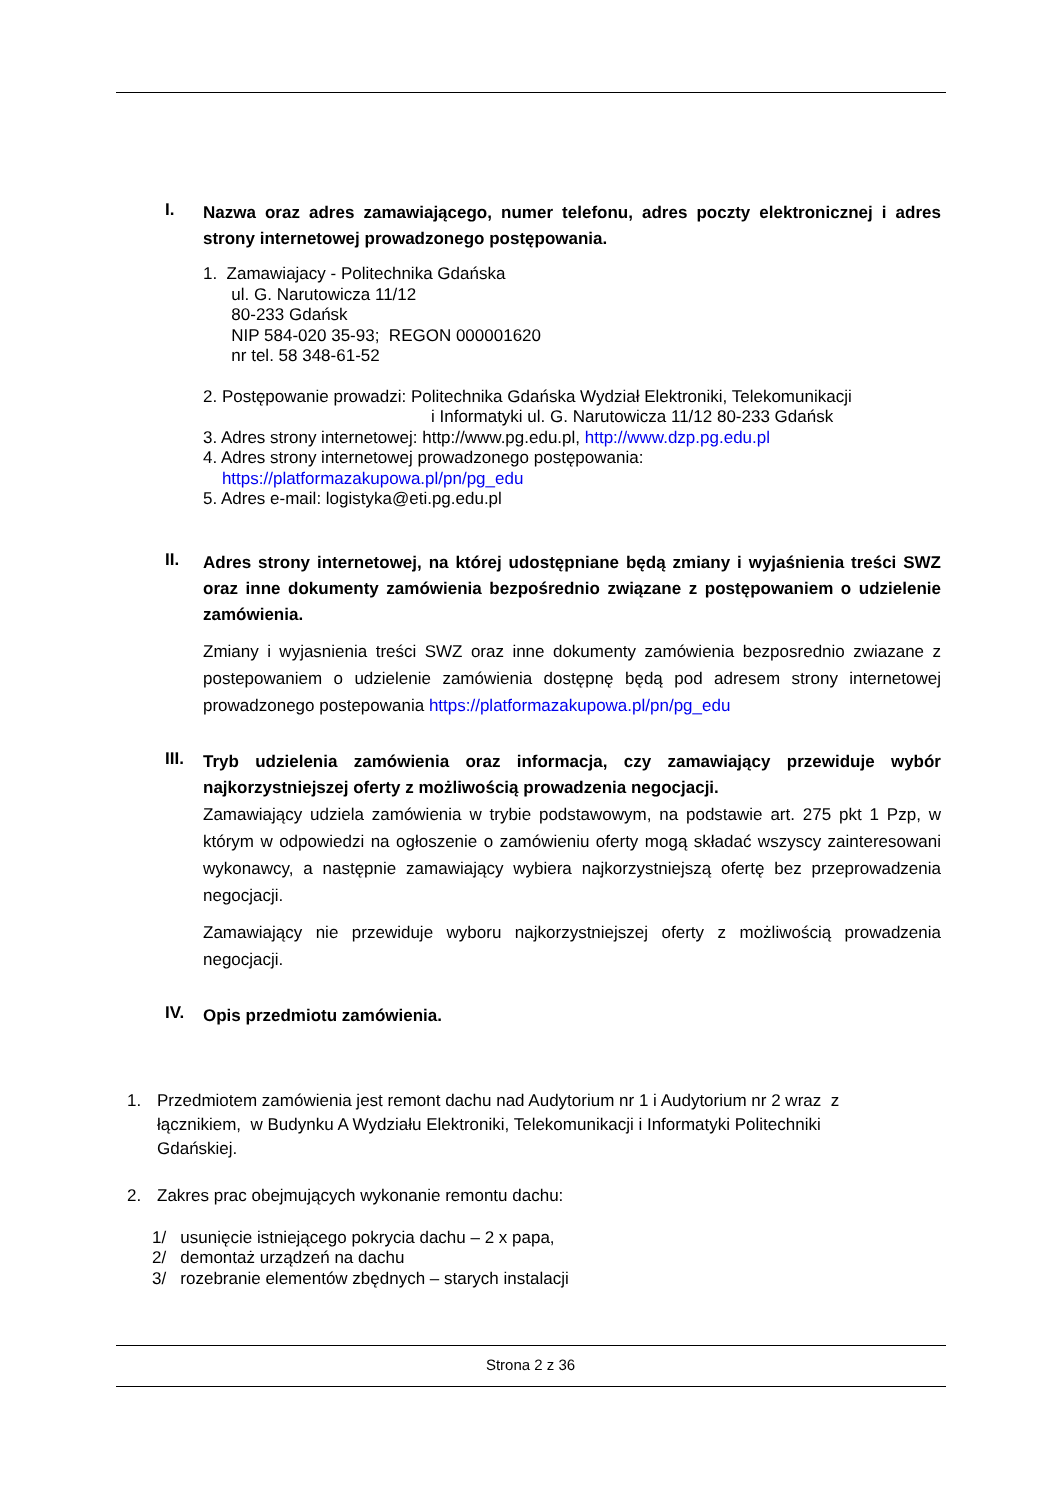I.
Nazwa oraz adres zamawiającego, numer telefonu, adres poczty elektronicznej i adres strony internetowej prowadzonego postępowania.
1. Zamawiajacy - Politechnika Gdańska
ul. G. Narutowicza 11/12
80-233 Gdańsk
NIP 584-020 35-93; REGON 000001620
nr tel. 58 348-61-52
2. Postępowanie prowadzi: Politechnika Gdańska Wydział Elektroniki, Telekomunikacji
i Informatyki ul. G. Narutowicza 11/12 80-233 Gdańsk
3. Adres strony internetowej: http://www.pg.edu.pl, http://www.dzp.pg.edu.pl
4. Adres strony internetowej prowadzonego postępowania:
https://platformazakupowa.pl/pn/pg_edu
5. Adres e-mail: logistyka@eti.pg.edu.pl
II.
Adres strony internetowej, na której udostępniane będą zmiany i wyjaśnienia treści SWZ oraz inne dokumenty zamówienia bezpośrednio związane z postępowaniem o udzielenie zamówienia.
Zmiany i wyjasnienia treści SWZ oraz inne dokumenty zamówienia bezposrednio zwiazane z postepowaniem o udzielenie zamówienia dostępnę będą pod adresem strony internetowej prowadzonego postepowania https://platformazakupowa.pl/pn/pg_edu
III.
Tryb udzielenia zamówienia oraz informacja, czy zamawiający przewiduje wybór najkorzystniejszej oferty z możliwością prowadzenia negocjacji.
Zamawiający udziela zamówienia w trybie podstawowym, na podstawie art. 275 pkt 1 Pzp, w którym w odpowiedzi na ogłoszenie o zamówieniu oferty mogą składać wszyscy zainteresowani wykonawcy, a następnie zamawiający wybiera najkorzystniejszą ofertę bez przeprowadzenia negocjacji.
Zamawiający nie przewiduje wyboru najkorzystniejszej oferty z możliwością prowadzenia negocjacji.
IV.
Opis przedmiotu zamówienia.
1. Przedmiotem zamówienia jest remont dachu nad Audytorium nr 1 i Audytorium nr 2 wraz z łącznikiem, w Budynku A Wydziału Elektroniki, Telekomunikacji i Informatyki Politechniki Gdańskiej.
2. Zakres prac obejmujących wykonanie remontu dachu:
1/ usunięcie istniejącego pokrycia dachu – 2 x papa,
2/ demontaż urządzeń na dachu
3/ rozebranie elementów zbędnych – starych instalacji
Strona 2 z 36